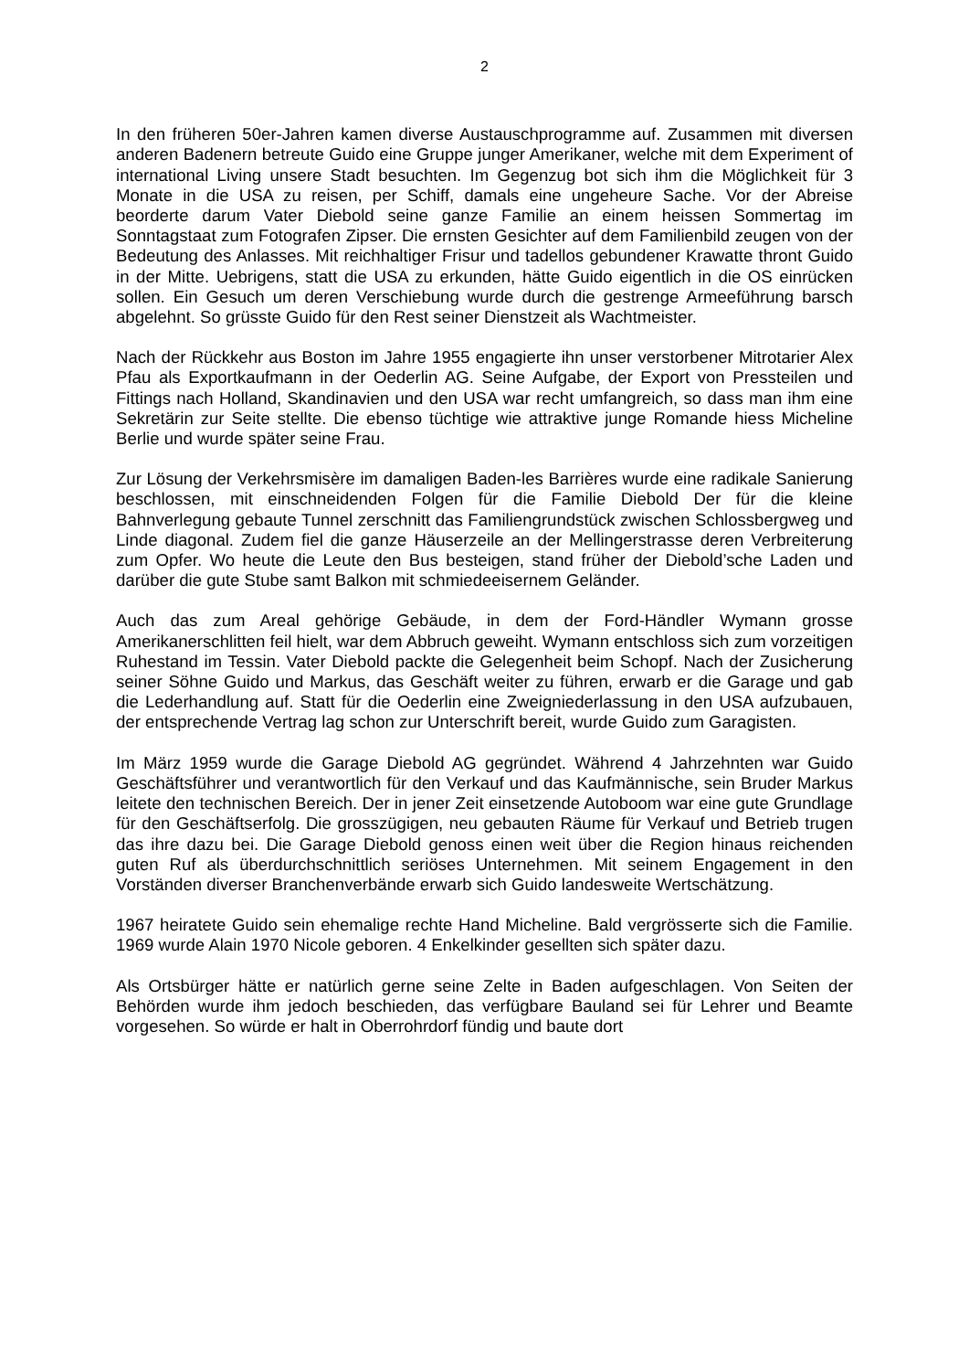2
In den früheren 50er-Jahren kamen diverse Austauschprogramme auf. Zusammen mit diversen anderen Badenern betreute Guido eine Gruppe junger Amerikaner, welche mit dem Experiment of international Living unsere Stadt besuchten. Im Gegenzug bot sich ihm die Möglichkeit für 3 Monate in die USA zu reisen, per Schiff, damals eine ungeheure Sache. Vor der Abreise beorderte darum Vater Diebold seine ganze Familie an einem heissen Sommertag im Sonntagstaat zum Fotografen Zipser. Die ernsten Gesichter auf dem Familienbild zeugen von der Bedeutung des Anlasses. Mit reichhaltiger Frisur und tadellos gebundener Krawatte thront Guido in der Mitte. Uebrigens, statt die USA zu erkunden, hätte Guido eigentlich in die OS einrücken sollen. Ein Gesuch um deren Verschiebung wurde durch die gestrenge Armeeführung barsch abgelehnt. So grüsste Guido für den Rest seiner Dienstzeit als Wachtmeister.
Nach der Rückkehr aus Boston im Jahre 1955 engagierte ihn unser verstorbener Mitrotarier Alex Pfau als Exportkaufmann in der Oederlin AG. Seine Aufgabe, der Export von Pressteilen und Fittings nach Holland, Skandinavien und den USA war recht umfangreich, so dass man ihm eine Sekretärin zur Seite stellte. Die ebenso tüchtige wie attraktive junge Romande hiess Micheline Berlie und wurde später seine Frau.
Zur Lösung der Verkehrsmisère im damaligen Baden-les Barrières wurde eine radikale Sanierung beschlossen, mit einschneidenden Folgen für die Familie Diebold Der für die kleine Bahnverlegung gebaute Tunnel zerschnitt das Familiengrundstück zwischen Schlossbergweg und Linde diagonal. Zudem fiel die ganze Häuserzeile an der Mellingerstrasse deren Verbreiterung zum Opfer. Wo heute die Leute den Bus besteigen, stand früher der Diebold’sche Laden und darüber die gute Stube samt Balkon mit schmiedeeisernem Geländer.
Auch das zum Areal gehörige Gebäude, in dem der Ford-Händler Wymann grosse Amerikanerschlitten feil hielt, war dem Abbruch geweiht. Wymann entschloss sich zum vorzeitigen Ruhestand im Tessin. Vater Diebold packte die Gelegenheit beim Schopf. Nach der Zusicherung seiner Söhne Guido und Markus, das Geschäft weiter zu führen, erwarb er die Garage und gab die Lederhandlung auf. Statt für die Oederlin eine Zweigniederlassung in den USA aufzubauen, der entsprechende Vertrag lag schon zur Unterschrift bereit, wurde Guido zum Garagisten.
Im März 1959 wurde die Garage Diebold AG gegründet. Während 4 Jahrzehnten war Guido Geschäftsführer und verantwortlich für den Verkauf und das Kaufmännische, sein Bruder Markus leitete den technischen Bereich. Der in jener Zeit einsetzende Autoboom war eine gute Grundlage für den Geschäftserfolg. Die grosszügigen, neu gebauten Räume für Verkauf und Betrieb trugen das ihre dazu bei. Die Garage Diebold genoss einen weit über die Region hinaus reichenden guten Ruf als überdurchschnittlich seriöses Unternehmen. Mit seinem Engagement in den Vorständen diverser Branchenverbände erwarb sich Guido landesweite Wertschätzung.
1967 heiratete Guido sein ehemalige rechte Hand Micheline. Bald vergrösserte sich die Familie. 1969 wurde Alain 1970 Nicole geboren. 4 Enkelkinder gesellten sich später dazu.
Als Ortsbürger hätte er natürlich gerne seine Zelte in Baden aufgeschlagen. Von Seiten der Behörden wurde ihm jedoch beschieden, das verfügbare Bauland sei für Lehrer und Beamte vorgesehen. So würde er halt in Oberrohrdorf fündig und baute dort